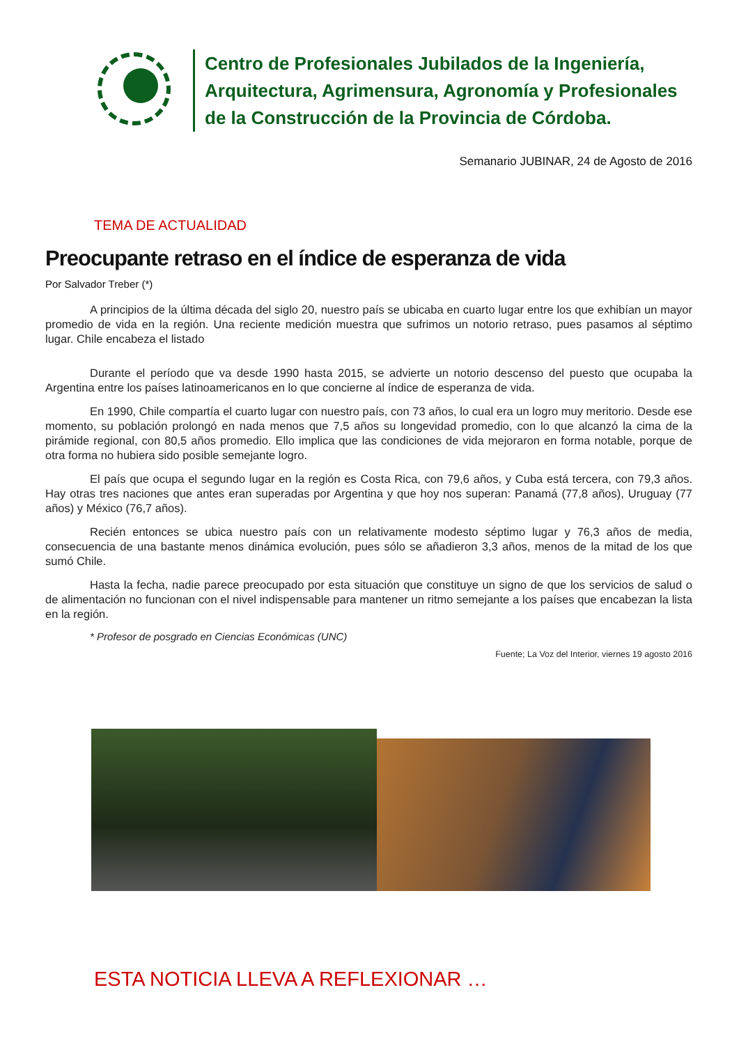Centro de Profesionales Jubilados de la Ingeniería,
Arquitectura, Agrimensura, Agronomía y Profesionales
de la Construcción de la Provincia de Córdoba.
Semanario JUBINAR, 24 de Agosto de 2016
TEMA DE ACTUALIDAD
Preocupante retraso en el índice de esperanza de vida
Por Salvador Treber (*)
A principios de la última década del siglo 20, nuestro país se ubicaba en cuarto lugar entre los que exhibían un mayor promedio de vida en la región. Una reciente medición muestra que sufrimos un notorio retraso, pues pasamos al séptimo lugar. Chile encabeza el listado
Durante el período que va desde 1990 hasta 2015, se advierte un notorio descenso del puesto que ocupaba la Argentina entre los países latinoamericanos en lo que concierne al índice de esperanza de vida.
En 1990, Chile compartía el cuarto lugar con nuestro país, con 73 años, lo cual era un logro muy meritorio. Desde ese momento, su población prolongó en nada menos que 7,5 años su longevidad promedio, con lo que alcanzó la cima de la pirámide regional, con 80,5 años promedio. Ello implica que las condiciones de vida mejoraron en forma notable, porque de otra forma no hubiera sido posible semejante logro.
El país que ocupa el segundo lugar en la región es Costa Rica, con 79,6 años, y Cuba está tercera, con 79,3 años. Hay otras tres naciones que antes eran superadas por Argentina y que hoy nos superan: Panamá (77,8 años), Uruguay (77 años) y México (76,7 años).
Recién entonces se ubica nuestro país con un relativamente modesto séptimo lugar y 76,3 años de media, consecuencia de una bastante menos dinámica evolución, pues sólo se añadieron 3,3 años, menos de la mitad de los que sumó Chile.
Hasta la fecha, nadie parece preocupado por esta situación que constituye un signo de que los servicios de salud o de alimentación no funcionan con el nivel indispensable para mantener un ritmo semejante a los países que encabezan la lista en la región.
* Profesor de posgrado en Ciencias Económicas (UNC)
Fuente; La Voz del Interior, viernes 19 agosto 2016
ESTA NOTICIA LLEVA A REFLEXIONAR …